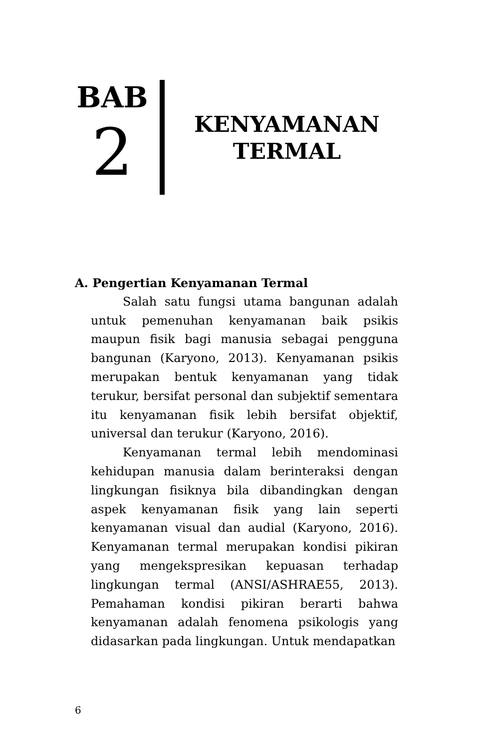BAB
2
KENYAMANAN
TERMAL
A. Pengertian Kenyamanan Termal
Salah satu fungsi utama bangunan adalah untuk pemenuhan kenyamanan baik psikis maupun fisik bagi manusia sebagai pengguna bangunan (Karyono, 2013). Kenyamanan psikis merupakan bentuk kenyamanan yang tidak terukur, bersifat personal dan subjektif sementara itu kenyamanan fisik lebih bersifat objektif, universal dan terukur (Karyono, 2016).
Kenyamanan termal lebih mendominasi kehidupan manusia dalam berinteraksi dengan lingkungan fisiknya bila dibandingkan dengan aspek kenyamanan fisik yang lain seperti kenyamanan visual dan audial (Karyono, 2016). Kenyamanan termal merupakan kondisi pikiran yang mengekspresikan kepuasan terhadap lingkungan termal (ANSI/ASHRAE55, 2013). Pemahaman kondisi pikiran berarti bahwa kenyamanan adalah fenomena psikologis yang didasarkan pada lingkungan. Untuk mendapatkan
6